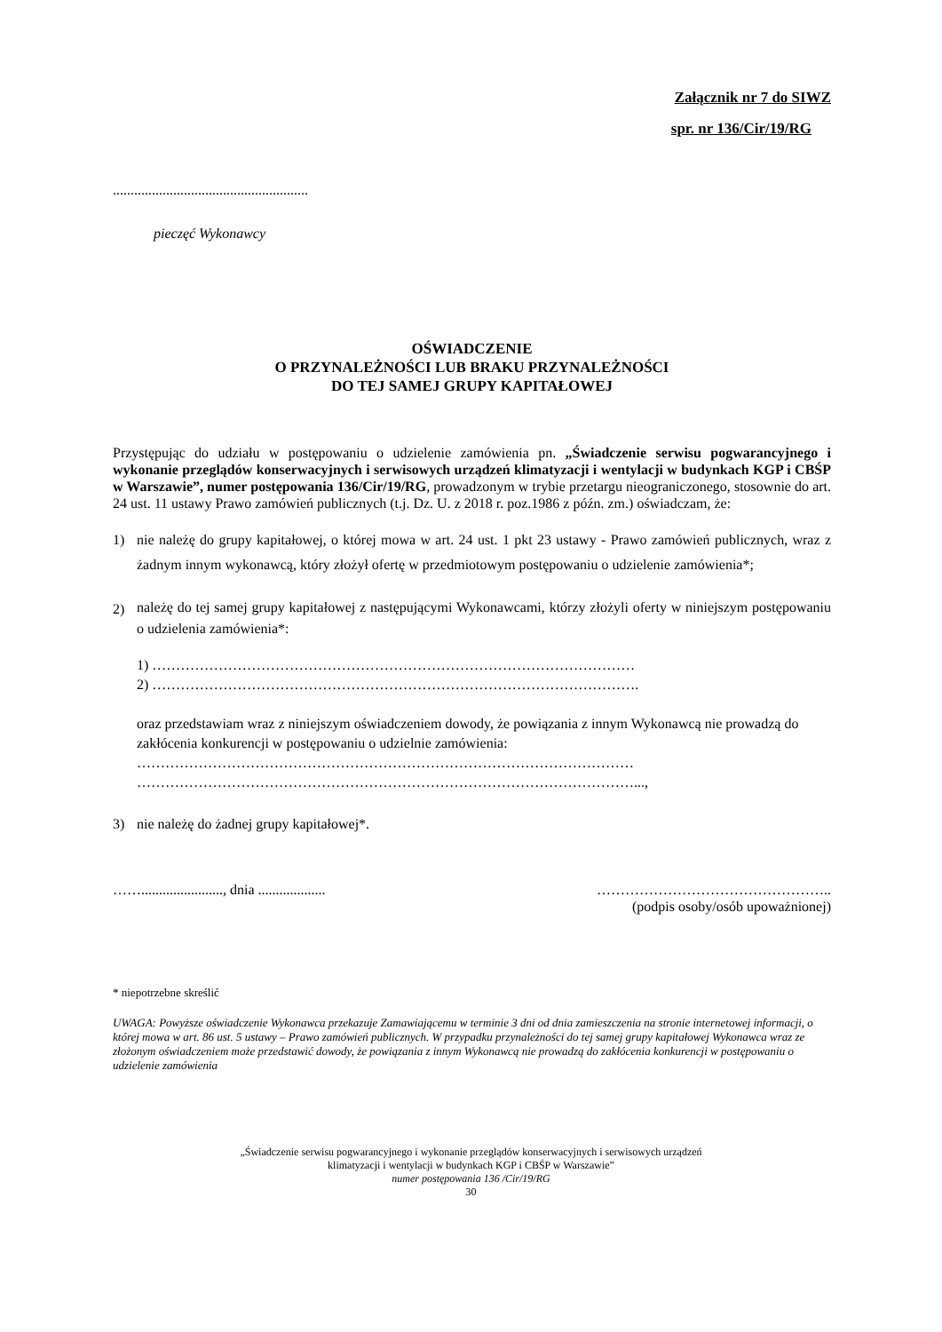Załącznik nr 7 do SIWZ
spr. nr 136/Cir/19/RG
.......................................................
pieczęć Wykonawcy
OŚWIADCZENIE
O PRZYNALEŻNOŚCI LUB BRAKU PRZYNALEŻNOŚCI
DO TEJ SAMEJ GRUPY KAPITAŁOWEJ
Przystępując do udziału w postępowaniu o udzielenie zamówienia pn. „Świadczenie serwisu pogwarancyjnego i wykonanie przeglądów konserwacyjnych i serwisowych urządzeń klimatyzacji i wentylacji w budynkach KGP i CBŚP w Warszawie”, numer postępowania 136/Cir/19/RG, prowadzonym w trybie przetargu nieograniczonego, stosownie do art. 24 ust. 11 ustawy Prawo zamówień publicznych (t.j. Dz. U. z 2018 r. poz.1986 z późn. zm.) oświadczam, że:
1) nie należę do grupy kapitałowej, o której mowa w art. 24 ust. 1 pkt 23 ustawy - Prawo zamówień publicznych, wraz z żadnym innym wykonawcą, który złożył ofertę w przedmiotowym postępowaniu o udzielenie zamówienia*;
2)
należę do tej samej grupy kapitałowej z następującymi Wykonawcami, którzy złożyli oferty w niniejszym postępowaniu o udzielenia zamówienia*:
1) …………………………………………………………………………………………
2) ………………………………………………………………………………………….
oraz przedstawiam wraz z niniejszym oświadczeniem dowody, że powiązania z innym Wykonawcą nie prowadzą do zakłócenia konkurencji w postępowaniu o udzielnie zamówienia:
……………………………………………………………………………………………
……………………………………………………………………………………………...,
3) nie należę do żadnej grupy kapitałowej*.
……......................., dnia ................... …………………………………………..
(podpis osoby/osób upoważnionej)
* niepotrzebne skreślić
UWAGA: Powyższe oświadczenie Wykonawca przekazuje Zamawiającemu w terminie 3 dni od dnia zamieszczenia na stronie internetowej informacji, o której mowa w art. 86 ust. 5 ustawy – Prawo zamówień publicznych. W przypadku przynależności do tej samej grupy kapitałowej Wykonawca wraz ze złożonym oświadczeniem może przedstawić dowody, że powiązania z innym Wykonawcą nie prowadzą do zakłócenia konkurencji w postępowaniu o udzielenie zamówienia
„Świadczenie serwisu pogwarancyjnego i wykonanie przeglądów konserwacyjnych i serwisowych urządzeń
klimatyzacji i wentylacji w budynkach KGP i CBŚP w Warszawie”
numer postępowania 136 /Cir/19/RG
30